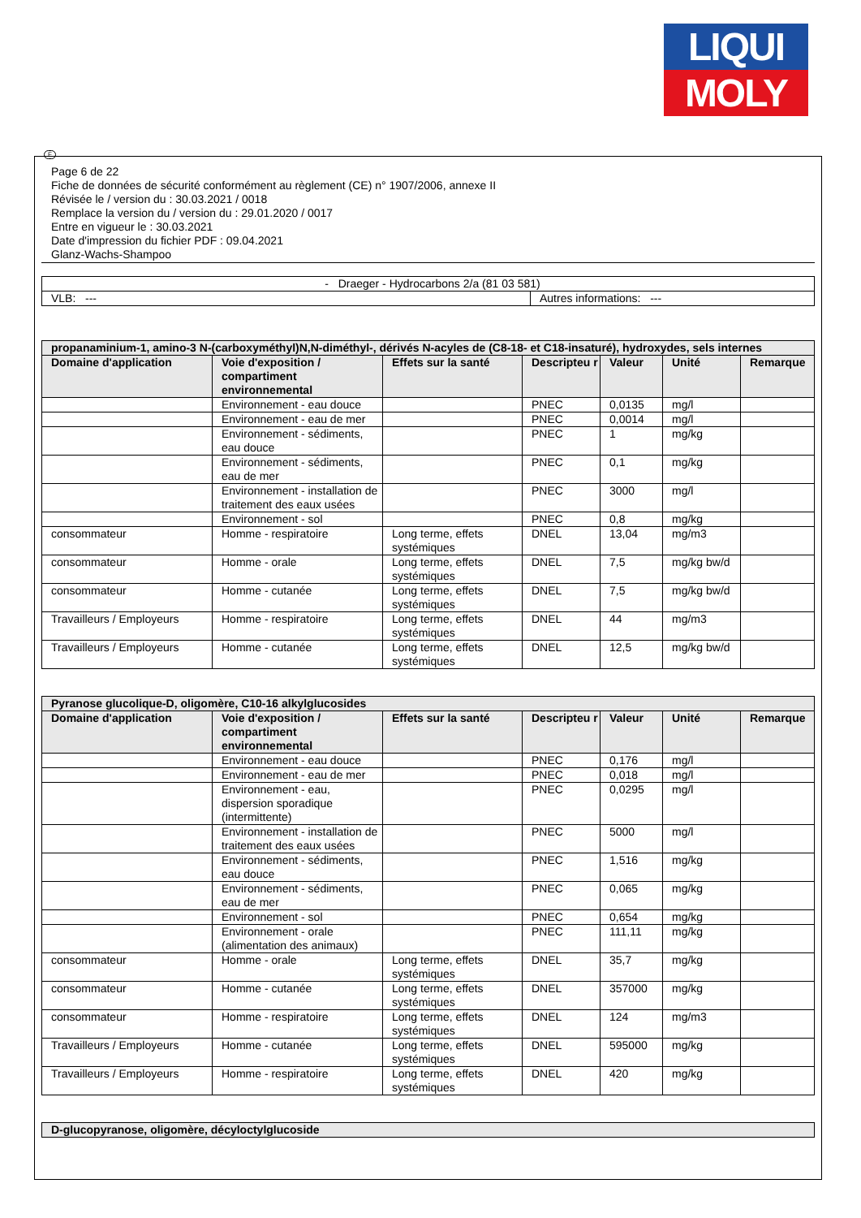LIQUI
MOLY
F
Page 6 de 22
Fiche de données de sécurité conformément au règlement (CE) n° 1907/2006, annexe II
Révisée le / version du : 30.03.2021 / 0018
Remplace la version du / version du : 29.01.2020 / 0017
Entre en vigueur le : 30.03.2021
Date d'impression du fichier PDF : 09.04.2021
Glanz-Wachs-Shampoo
| - Draeger - Hydrocarbons 2/a (81 03 581) | |
| VLB: --- | Autres informations: --- |
| propanaminium-1, amino-3 N-(carboxyméthyl)N,N-diméthyl-, dérivés N-acyles de (C8-18- et C18-insaturé), hydroxydes, sels internes | | | | | | |
| Domaine d'application | Voie d'exposition / compartiment environnemental | Effets sur la santé | Descripteu r | Valeur | Unité | Remarque |
| | Environnement - eau douce | | PNEC | 0,0135 | mg/l | |
| | Environnement - eau de mer | | PNEC | 0,0014 | mg/l | |
| | Environnement - sédiments, eau douce | | PNEC | 1 | mg/kg | |
| | Environnement - sédiments, eau de mer | | PNEC | 0,1 | mg/kg | |
| | Environnement - installation de traitement des eaux usées | | PNEC | 3000 | mg/l | |
| | Environnement - sol | | PNEC | 0,8 | mg/kg | |
| consommateur | Homme - respiratoire | Long terme, effets systémiques | DNEL | 13,04 | mg/m3 | |
| consommateur | Homme - orale | Long terme, effets systémiques | DNEL | 7,5 | mg/kg bw/d | |
| consommateur | Homme - cutanée | Long terme, effets systémiques | DNEL | 7,5 | mg/kg bw/d | |
| Travailleurs / Employeurs | Homme - respiratoire | Long terme, effets systémiques | DNEL | 44 | mg/m3 | |
| Travailleurs / Employeurs | Homme - cutanée | Long terme, effets systémiques | DNEL | 12,5 | mg/kg bw/d | |
| Pyranose glucolique-D, oligomère, C10-16 alkylglucosides | | | | | | |
| Domaine d'application | Voie d'exposition / compartiment environnemental | Effets sur la santé | Descripteu r | Valeur | Unité | Remarque |
| | Environnement - eau douce | | PNEC | 0,176 | mg/l | |
| | Environnement - eau de mer | | PNEC | 0,018 | mg/l | |
| | Environnement - eau, dispersion sporadique (intermittente) | | PNEC | 0,0295 | mg/l | |
| | Environnement - installation de traitement des eaux usées | | PNEC | 5000 | mg/l | |
| | Environnement - sédiments, eau douce | | PNEC | 1,516 | mg/kg | |
| | Environnement - sédiments, eau de mer | | PNEC | 0,065 | mg/kg | |
| | Environnement - sol | | PNEC | 0,654 | mg/kg | |
| | Environnement - orale (alimentation des animaux) | | PNEC | 111,11 | mg/kg | |
| consommateur | Homme - orale | Long terme, effets systémiques | DNEL | 35,7 | mg/kg | |
| consommateur | Homme - cutanée | Long terme, effets systémiques | DNEL | 357000 | mg/kg | |
| consommateur | Homme - respiratoire | Long terme, effets systémiques | DNEL | 124 | mg/m3 | |
| Travailleurs / Employeurs | Homme - cutanée | Long terme, effets systémiques | DNEL | 595000 | mg/kg | |
| Travailleurs / Employeurs | Homme - respiratoire | Long terme, effets systémiques | DNEL | 420 | mg/kg | |
| D-glucopyranose, oligomère, décyloctylglucoside |